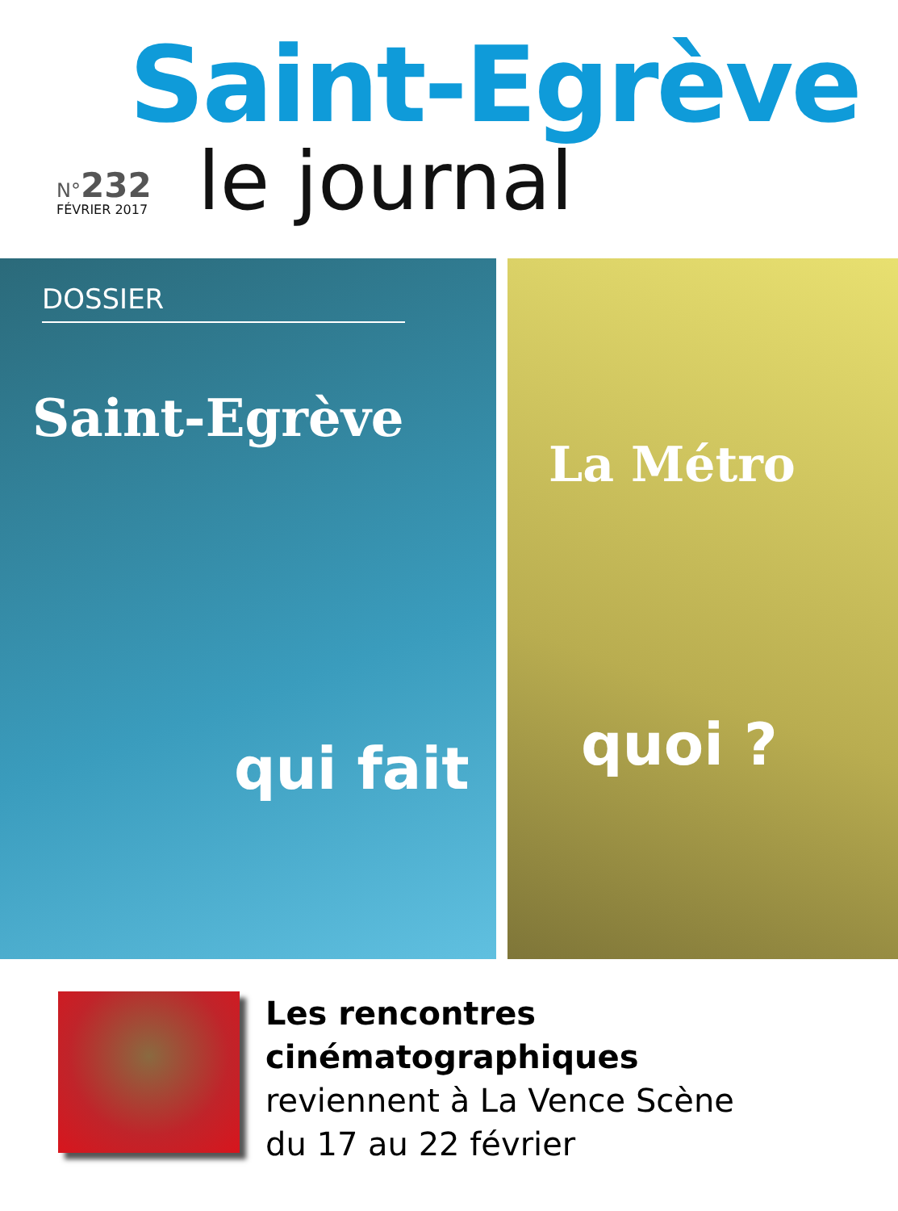Saint-Egrève
N°232
FÉVRIER 2017 le journal
DOSSIER
Saint-Egrève
La Métro
qui fait quoi ?
Les rencontres
cinématographiques
reviennent à La Vence Scène
du 17 au 22 février